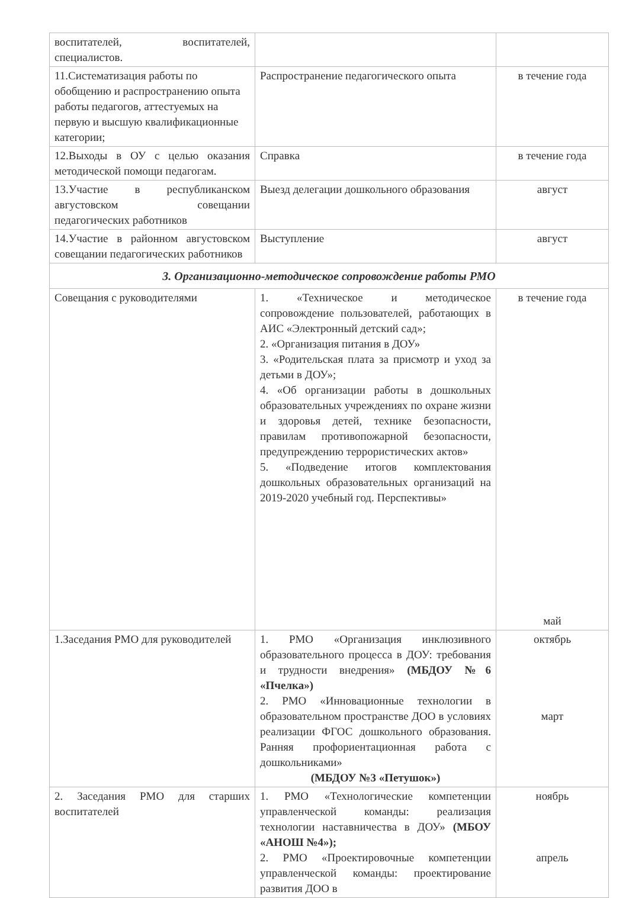| воспитателей, воспитателей, специалистов. | | |
| 11.Систематизация работы по обобщению и распространению опыта работы педагогов, аттестуемых на первую и высшую квалификационные категории; | Распространение педагогического опыта | в течение года |
| 12.Выходы в ОУ с целью оказания методической помощи педагогам. | Справка | в течение года |
| 13.Участие в республиканском августовском совещании педагогических работников | Выезд делегации дошкольного образования | август |
| 14.Участие в районном августовском совещании педагогических работников | Выступление | август |
| 3. Организационно-методическое сопровождение работы РМО | | |
| Совещания с руководителями | 1. «Техническое и методическое сопровождение пользователей, работающих в АИС «Электронный детский сад»; 2. «Организация питания в ДОУ» 3. «Родительская плата за присмотр и уход за детьми в ДОУ»; 4. «Об организации работы в дошкольных образовательных учреждениях по охране жизни и здоровья детей, технике безопасности, правилам противопожарной безопасности, предупреждению террористических актов» 5. «Подведение итогов комплектования дошкольных образовательных организаций на 2019-2020 учебный год. Перспективы» | в течение года май |
| 1.Заседания РМО для руководителей | 1. РМО «Организация инклюзивного образовательного процесса в ДОУ: требования и трудности внедрения» (МБДОУ №6 «Пчелка») 2. РМО «Инновационные технологии в образовательном пространстве ДОО в условиях реализации ФГОС дошкольного образования. Ранняя профориентационная работа с дошкольниками» (МБДОУ №3 «Петушок») | октябрь март |
| 2. Заседания РМО для старших воспитателей | 1. РМО «Технологические компетенции управленческой команды: реализация технологии наставничества в ДОУ» (МБОУ «АНОШ №4»); 2. РМО «Проектировочные компетенции управленческой команды: проектирование развития ДОО в | ноябрь апрель |